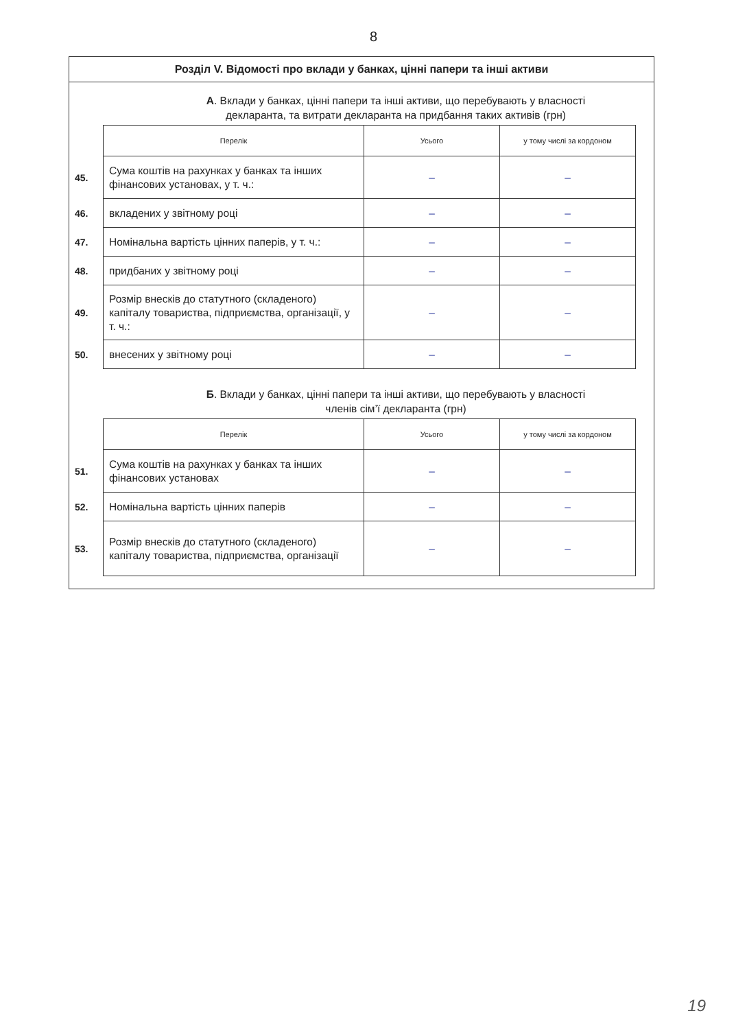8
Розділ V. Відомості про вклади у банках, цінні папери та інші активи
А. Вклади у банках, цінні папери та інші активи, що перебувають у власності
декларанта, та витрати декларанта на придбання таких активів (грн)
| | Перелік | Усього | у тому числі за кордоном |
| 45. | Сума коштів на рахунках у банках та інших фінансових установах, у т. ч.: | – | – |
| 46. | вкладених у звітному році | – | – |
| 47. | Номінальна вартість цінних паперів, у т. ч.: | – | – |
| 48. | придбаних у звітному році | – | – |
| 49. | Розмір внесків до статутного (складеного) капіталу товариства, підприємства, організації, у т. ч.: | – | – |
| 50. | внесених у звітному році | – | – |
Б. Вклади у банках, цінні папери та інші активи, що перебувають у власності
членів сім’ї декларанта (грн)
| | Перелік | Усього | у тому числі за кордоном |
| 51. | Сума коштів на рахунках у банках та інших фінансових установах | – | – |
| 52. | Номінальна вартість цінних паперів | – | – |
| 53. | Розмір внесків до статутного (складеного) капіталу товариства, підприємства, організації | – | – |
19